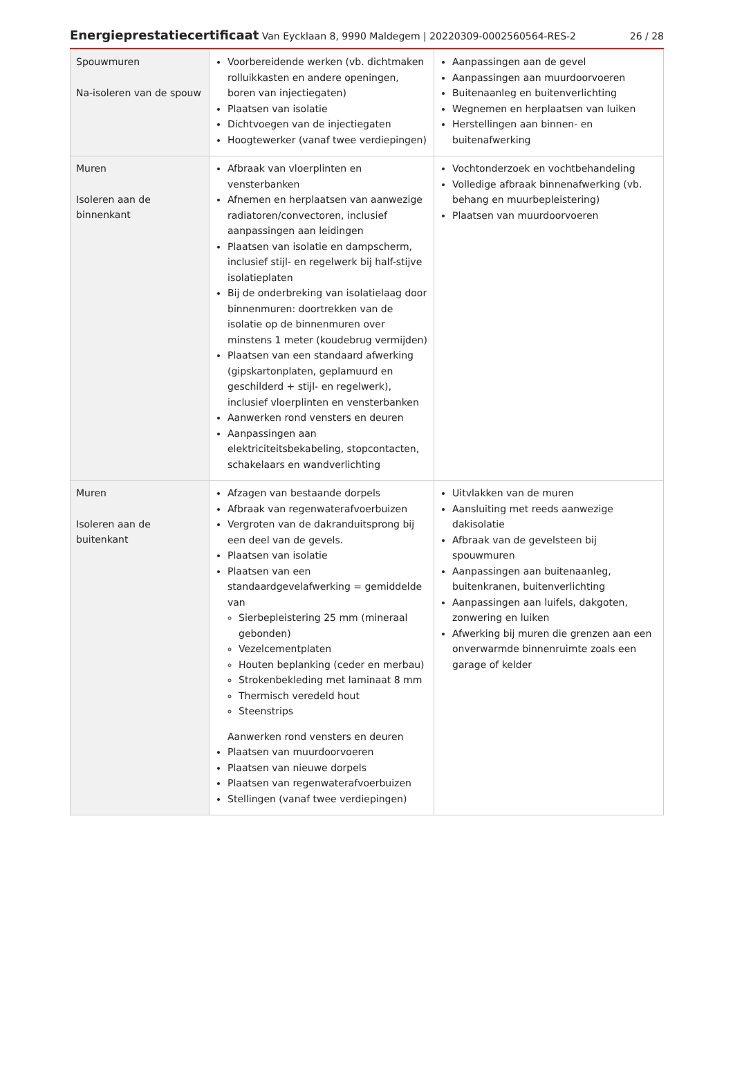Energieprestatiecertificaat Van Eycklaan 8, 9990 Maldegem | 20220309-0002560564-RES-2
26 / 28
| Spouwmuren Na-isoleren van de spouw | Voorbereidende werken (vb. dichtmaken rolluikkasten en andere openingen, boren van injectiegaten) Plaatsen van isolatie Dichtvoegen van de injectiegaten Hoogtewerker (vanaf twee verdiepingen) | Aanpassingen aan de gevel Aanpassingen aan muurdoorvoeren Buitenaanleg en buitenverlichting Wegnemen en herplaatsen van luiken Herstellingen aan binnen- en buitenafwerking |
| Muren Isoleren aan de binnenkant | Afbraak van vloerplinten en vensterbanken Afnemen en herplaatsen van aanwezige radiatoren/convectoren, inclusief aanpassingen aan leidingen Plaatsen van isolatie en dampscherm, inclusief stijl- en regelwerk bij half-stijve isolatieplaten Bij de onderbreking van isolatielaag door binnenmuren: doortrekken van de isolatie op de binnenmuren over minstens 1 meter (koudebrug vermijden) Plaatsen van een standaard afwerking (gipskartonplaten, geplamuurd en geschilderd + stijl- en regelwerk), inclusief vloerplinten en vensterbanken Aanwerken rond vensters en deuren Aanpassingen aan elektriciteitsbekabeling, stopcontacten, schakelaars en wandverlichting | Vochtonderzoek en vochtbehandeling Volledige afbraak binnenafwerking (vb. behang en muurbepleistering) Plaatsen van muurdoorvoeren |
| Muren Isoleren aan de buitenkant | Afzagen van bestaande dorpels Afbraak van regenwaterafvoerbuizen Vergroten van de dakranduitsprong bij een deel van de gevels. Plaatsen van isolatie Plaatsen van een standaardgevelafwerking = gemiddelde van Sierbepleistering 25 mm (mineraal gebonden) Vezelcementplaten Houten beplanking (ceder en merbau) Strokenbekleding met laminaat 8 mm Thermisch veredeld hout Steenstrips Aanwerken rond vensters en deuren Plaatsen van muurdoorvoeren Plaatsen van nieuwe dorpels Plaatsen van regenwaterafvoerbuizen Stellingen (vanaf twee verdiepingen) | Uitvlakken van de muren Aansluiting met reeds aanwezige dakisolatie Afbraak van de gevelsteen bij spouwmuren Aanpassingen aan buitenaanleg, buitenkranen, buitenverlichting Aanpassingen aan luifels, dakgoten, zonwering en luiken Afwerking bij muren die grenzen aan een onverwarmde binnenruimte zoals een garage of kelder |